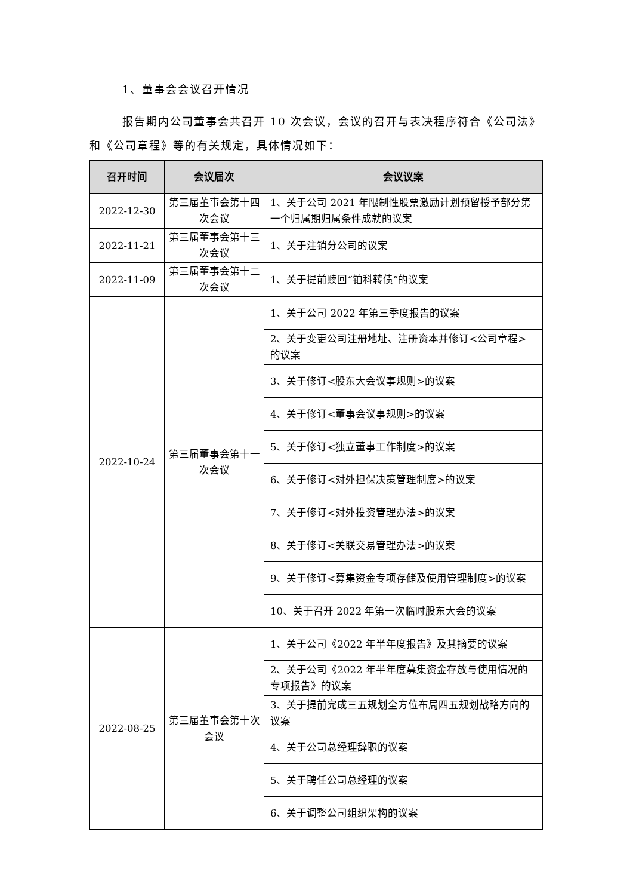1、董事会会议召开情况
报告期内公司董事会共召开 10 次会议，会议的召开与表决程序符合《公司法》和《公司章程》等的有关规定，具体情况如下：
| 召开时间 | 会议届次 | 会议议案 |
| --- | --- | --- |
| 2022-12-30 | 第三届董事会第十四次会议 | 1、关于公司 2021 年限制性股票激励计划预留授予部分第一个归属期归属条件成就的议案 |
| 2022-11-21 | 第三届董事会第十三次会议 | 1、关于注销分公司的议案 |
| 2022-11-09 | 第三届董事会第十二次会议 | 1、关于提前赎回“铂科转债”的议案 |
| 2022-10-24 | 第三届董事会第十一次会议 | 1、关于公司 2022 年第三季度报告的议案 |
| | | 2、关于变更公司注册地址、注册资本并修订<公司章程>的议案 |
| | | 3、关于修订<股东大会议事规则>的议案 |
| | | 4、关于修订<董事会议事规则>的议案 |
| | | 5、关于修订<独立董事工作制度>的议案 |
| | | 6、关于修订<对外担保决策管理制度>的议案 |
| | | 7、关于修订<对外投资管理办法>的议案 |
| | | 8、关于修订<关联交易管理办法>的议案 |
| | | 9、关于修订<募集资金专项存储及使用管理制度>的议案 |
| | | 10、关于召开 2022 年第一次临时股东大会的议案 |
| 2022-08-25 | 第三届董事会第十次会议 | 1、关于公司《2022 年半年度报告》及其摘要的议案 |
| | | 2、关于公司《2022 年半年度募集资金存放与使用情况的专项报告》的议案 |
| | | 3、关于提前完成三五规划全方位布局四五规划战略方向的议案 |
| | | 4、关于公司总经理辞职的议案 |
| | | 5、关于聘任公司总经理的议案 |
| | | 6、关于调整公司组织架构的议案 |